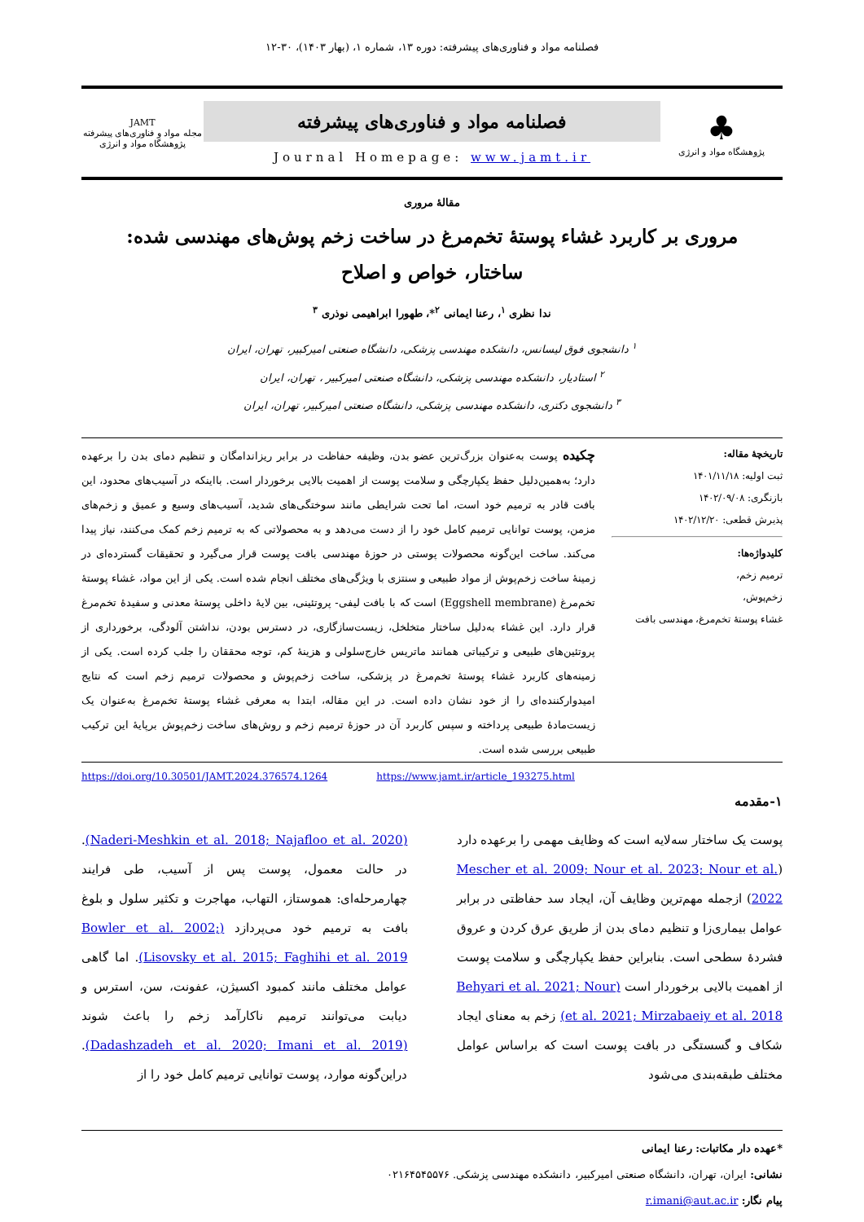فصلنامه مواد و فناوری‌های پیشرفته: دوره ۱۳، شماره ۱، (بهار ۱۴۰۳)، ۳۰-۱۲
♣
پژوهشگاه مواد و انرژی
فصلنامه مواد و فناوری‌های پیشرفته
Journal Homepage: www.jamt.ir
JAMT
مجله مواد و فناوری‌های پیشرفته
پژوهشگاه مواد و انرژی
مقالۀ مروری
مروری بر کاربرد غشاء پوستۀ تخم‌مرغ در ساخت زخم پوش‌های مهندسی شده: ساختار، خواص و اصلاح
ندا نظری <sup>۱</sup>، رعنا ایمانی <sup>۲</sup>*، طهورا ابراهیمی نوذری <sup>۳</sup>
<sup>۱</sup> دانشجوی فوق لیسانس، دانشکده مهندسی پزشکی، دانشگاه صنعتی امیرکبیر، تهران، ایران
<sup>۲</sup> استادیار، دانشکده مهندسی پزشکی، دانشگاه صنعتی امیرکبیر ، تهران، ایران
<sup>۳</sup> دانشجوی دکتری، دانشکده مهندسی پزشکی، دانشگاه صنعتی امیرکبیر، تهران، ایران
تاریخچۀ مقاله:
ثبت اولیه: ۱۴۰۱/۱۱/۱۸
بازنگری: ۱۴۰۲/۰۹/۰۸
پذیرش قطعی: ۱۴۰۲/۱۲/۲۰
کلیدواژه‌ها:
ترمیم زخم،
زخم‌پوش،
غشاء پوستۀ تخم‌مرغ، مهندسی بافت
چکیده پوست به‌عنوان بزرگ‌ترین عضو بدن، وظیفه حفاظت در برابر ریزاندامگان و تنظیم دمای بدن را برعهده دارد؛ به‌همین‌دلیل حفظ یکپارچگی و سلامت پوست از اهمیت بالایی برخوردار است. بااینکه در آسیب‌های محدود، این بافت قادر به ترمیم خود است، اما تحت شرایطی مانند سوختگی‌های شدید، آسیب‌های وسیع و عمیق و زخم‌های مزمن، پوست توانایی ترمیم کامل خود را از دست می‌دهد و به محصولاتی که به ترمیم زخم کمک می‌کنند، نیاز پیدا می‌کند. ساخت این‌گونه محصولات پوستی در حوزۀ مهندسی بافت پوست قرار می‌گیرد و تحقیقات گسترده‌ای در زمینۀ ساخت زخم‌پوش از مواد طبیعی و سنتزی با ویژگی‌های مختلف انجام شده است. یکی از این مواد، غشاء پوستۀ تخم‌مرغ (Eggshell membrane) است که با بافت لیفی- پروتئینی، بین لایۀ داخلی پوستۀ معدنی و سفیدۀ تخم‌مرغ قرار دارد. این غشاء به‌دلیل ساختار متخلخل، زیست‌سازگاری، در دسترس بودن، نداشتن آلودگی، برخورداری از پروتئین‌های طبیعی و ترکیباتی همانند ماتریس خارج‌سلولی و هزینۀ کم، توجه محققان را جلب کرده است. یکی از زمینه‌های کاربرد غشاء پوستۀ تخم‌مرغ در پزشکی، ساخت زخم‌پوش و محصولات ترمیم زخم است که نتایج امیدوارکننده‌ای را از خود نشان داده است. در این مقاله، ابتدا به معرفی غشاء پوستۀ تخم‌مرغ به‌عنوان یک زیست‌مادۀ طبیعی پرداخته و سپس کاربرد آن در حوزۀ ترمیم زخم و روش‌های ساخت زخم‌پوش برپایۀ این ترکیب طبیعی بررسی شده است.
https://doi.org/10.30501/JAMT.2024.376574.1264 https://www.jamt.ir/article_193275.html
۱-مقدمه
پوست یک ساختار سه‌لایه است که وظایف مهمی را برعهده دارد (Mescher et al. 2009; Nour et al. 2023; Nour et al. 2022) ازجمله مهم‌ترین وظایف آن، ایجاد سد حفاظتی در برابر عوامل بیماری‌زا و تنظیم دمای بدن از طریق عرق کردن و عروق فشردۀ سطحی است. بنابراین حفظ یکپارچگی و سلامت پوست از اهمیت بالایی برخوردار است (Behyari et al. 2021; Nour et al. 2021; Mirzabaeiy et al. 2018) زخم به معنای ایجاد شکاف و گسستگی در بافت پوست است که براساس عوامل مختلف طبقه‌بندی می‌شود
(Naderi-Meshkin et al. 2018; Najafloo et al. 2020). در حالت معمول، پوست پس از آسیب، طی فرایند چهارمرحله‌ای: هموستاز، التهاب، مهاجرت و تکثیر سلول و بلوغ بافت به ترمیم خود می‌پردازد (Bowler et al. 2002; Lisovsky et al. 2015; Faghihi et al. 2019). اما گاهی عوامل مختلف مانند کمبود اکسیژن، عفونت، سن، استرس و دیابت می‌توانند ترمیم ناکارآمد زخم را باعث شوند (Dadashzadeh et al. 2020; Imani et al. 2019). دراین‌گونه موارد، پوست توانایی ترمیم کامل خود را از
*عهده دار مکاتبات: رعنا ایمانی
نشانی: ایران، تهران، دانشگاه صنعتی امیرکبیر، دانشکده مهندسی پزشکی. ۰۲۱۶۴۵۴۵۵۷۶
پیام نگار: r.imani@aut.ac.ir